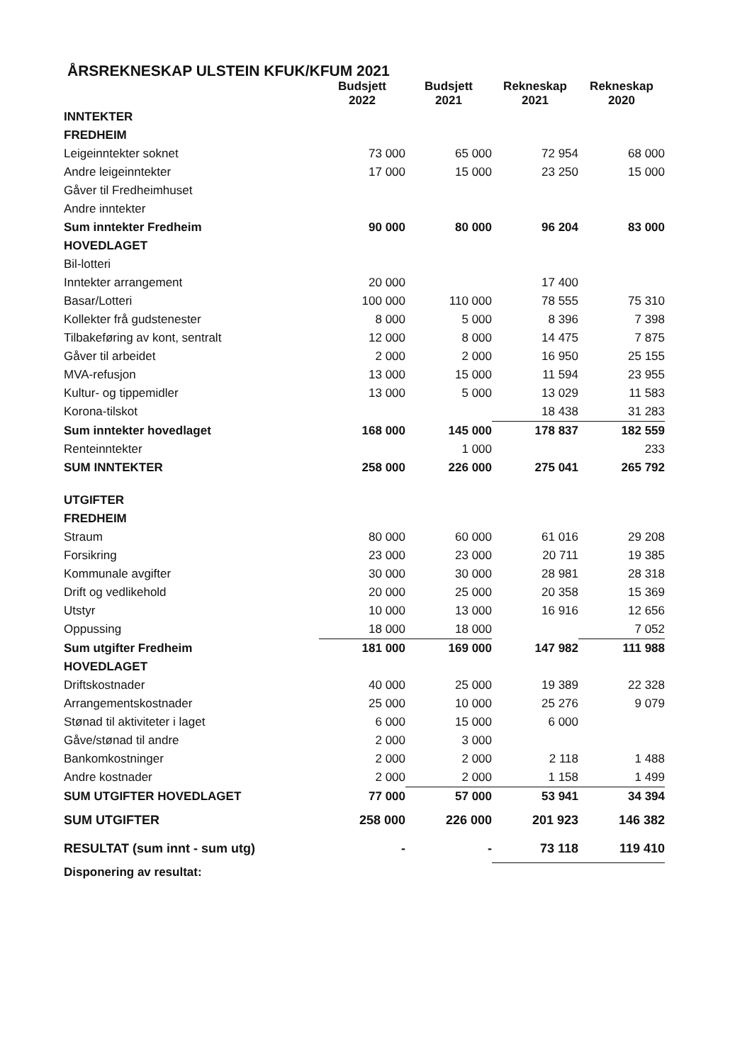ÅRSREKNESKAP ULSTEIN KFUK/KFUM 2021
| | Budsjett 2022 | Budsjett 2021 | Rekneskap 2021 | Rekneskap 2020 |
| --- | --- | --- | --- | --- |
| INNTEKTER | | | | |
| FREDHEIM | | | | |
| Leigeinntekter soknet | 73 000 | 65 000 | 72 954 | 68 000 |
| Andre leigeinntekter | 17 000 | 15 000 | 23 250 | 15 000 |
| Gåver til Fredheimhuset | | | | |
| Andre inntekter | | | | |
| Sum inntekter Fredheim | 90 000 | 80 000 | 96 204 | 83 000 |
| HOVEDLAGET | | | | |
| Bil-lotteri | | | | |
| Inntekter arrangement | 20 000 | | 17 400 | |
| Basar/Lotteri | 100 000 | 110 000 | 78 555 | 75 310 |
| Kollekter frå gudstenester | 8 000 | 5 000 | 8 396 | 7 398 |
| Tilbakeføring av kont, sentralt | 12 000 | 8 000 | 14 475 | 7 875 |
| Gåver til arbeidet | 2 000 | 2 000 | 16 950 | 25 155 |
| MVA-refusjon | 13 000 | 15 000 | 11 594 | 23 955 |
| Kultur- og tippemidler | 13 000 | 5 000 | 13 029 | 11 583 |
| Korona-tilskot | | | 18 438 | 31 283 |
| Sum inntekter hovedlaget | 168 000 | 145 000 | 178 837 | 182 559 |
| Renteinntekter | | 1 000 | | 233 |
| SUM INNTEKTER | 258 000 | 226 000 | 275 041 | 265 792 |
| UTGIFTER | | | | |
| FREDHEIM | | | | |
| Straum | 80 000 | 60 000 | 61 016 | 29 208 |
| Forsikring | 23 000 | 23 000 | 20 711 | 19 385 |
| Kommunale avgifter | 30 000 | 30 000 | 28 981 | 28 318 |
| Drift og vedlikehold | 20 000 | 25 000 | 20 358 | 15 369 |
| Utstyr | 10 000 | 13 000 | 16 916 | 12 656 |
| Oppussing | 18 000 | 18 000 | | 7 052 |
| Sum utgifter Fredheim | 181 000 | 169 000 | 147 982 | 111 988 |
| HOVEDLAGET | | | | |
| Driftskostnader | 40 000 | 25 000 | 19 389 | 22 328 |
| Arrangementskostnader | 25 000 | 10 000 | 25 276 | 9 079 |
| Stønad til aktiviteter i laget | 6 000 | 15 000 | 6 000 | |
| Gåve/stønad til andre | 2 000 | 3 000 | | |
| Bankomkostninger | 2 000 | 2 000 | 2 118 | 1 488 |
| Andre kostnader | 2 000 | 2 000 | 1 158 | 1 499 |
| SUM UTGIFTER HOVEDLAGET | 77 000 | 57 000 | 53 941 | 34 394 |
| SUM UTGIFTER | 258 000 | 226 000 | 201 923 | 146 382 |
| RESULTAT (sum innt - sum utg) | - | - | 73 118 | 119 410 |
| Disponering av resultat: | | | | |